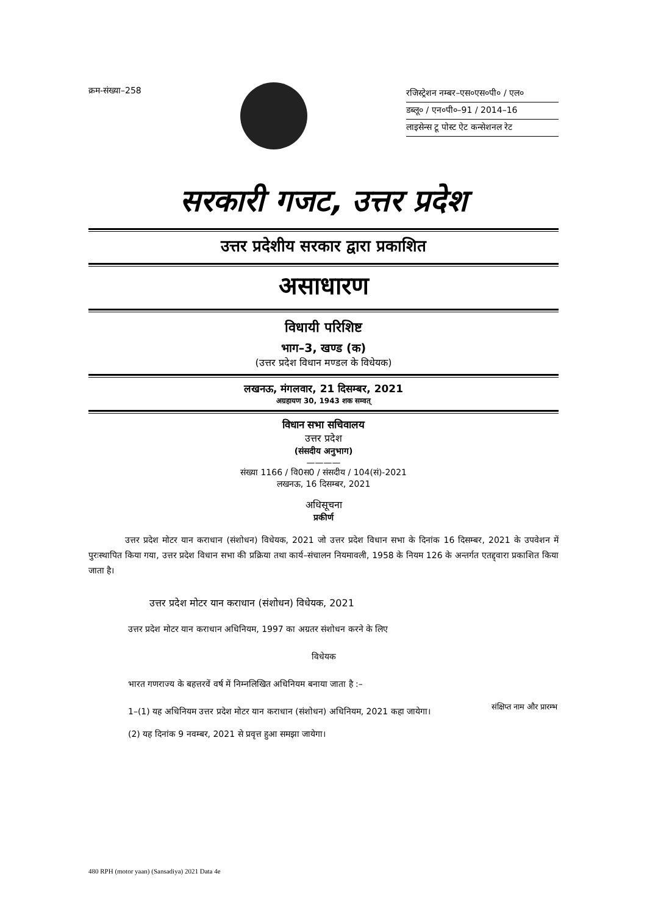क्रम-संख्या–258
रजिस्ट्रेशन नम्बर–एस०एस०पी० / एल०
डब्लू० / एन०पी०–91 / 2014–16
लाइसेन्स टू पोस्ट ऐट कन्सेशनल रेट
सरकारी गजट, उत्तर प्रदेश
उत्तर प्रदेशीय सरकार द्वारा प्रकाशित
असाधारण
विधायी परिशिष्ट
भाग–3, खण्ड (क)
(उत्तर प्रदेश विधान मण्डल के विधेयक)
लखनऊ, मंगलवार, 21 दिसम्बर, 2021
अग्रहायण 30, 1943 शक सम्वत्
विधान सभा सचिवालय
उत्तर प्रदेश
(संसदीय अनुभाग)
————
संख्या 1166 / वि0स0 / संसदीय / 104(सं)-2021
लखनऊ, 16 दिसम्बर, 2021
अधिसूचना
प्रकीर्ण
उत्तर प्रदेश मोटर यान कराधान (संशोधन) विधेयक, 2021 जो उत्तर प्रदेश विधान सभा के दिनांक 16 दिसम्बर, 2021 के उपवेशन में पुरःस्थापित किया गया, उत्तर प्रदेश विधान सभा की प्रक्रिया तथा कार्य–संचालन नियमावली, 1958 के नियम 126 के अन्तर्गत एतद्द्वारा प्रकाशित किया जाता है।
उत्तर प्रदेश मोटर यान कराधान (संशोधन) विधेयक, 2021
उत्तर प्रदेश मोटर यान कराधान अधिनियम, 1997 का अग्रतर संशोधन करने के लिए
विधेयक
भारत गणराज्य के बहत्तरवें वर्ष में निम्नलिखित अधिनियम बनाया जाता है :–
1–(1) यह अधिनियम उत्तर प्रदेश मोटर यान कराधान (संशोधन) अधिनियम, 2021 कहा जायेगा।
संक्षिप्त नाम और प्रारम्भ
(2) यह दिनांक 9 नवम्बर, 2021 से प्रवृत्त हुआ समझा जायेगा।
480 RPH (motor yaan) (Sansadiya) 2021 Data 4e